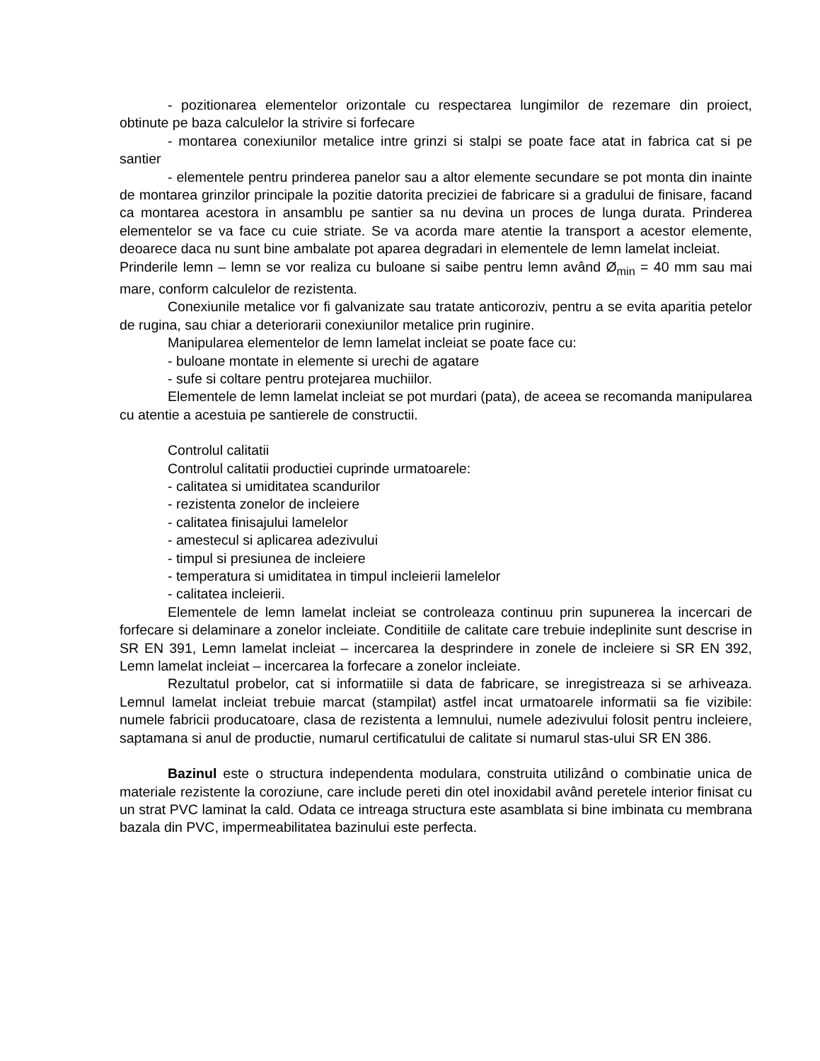- pozitionarea elementelor orizontale cu respectarea lungimilor de rezemare din proiect, obtinute pe baza calculelor la strivire si forfecare
- montarea conexiunilor metalice intre grinzi si stalpi se poate face atat in fabrica cat si pe santier
- elementele pentru prinderea panelor sau a altor elemente secundare se pot monta din inainte de montarea grinzilor principale la pozitie datorita preciziei de fabricare si a gradului de finisare, facand ca montarea acestora in ansamblu pe santier sa nu devina un proces de lunga durata. Prinderea elementelor se va face cu cuie striate. Se va acorda mare atentie la transport a acestor elemente, deoarece daca nu sunt bine ambalate pot aparea degradari in elementele de lemn lamelat incleiat.
Prinderile lemn – lemn se vor realiza cu buloane si saibe pentru lemn având Ø<sub>min</sub> = 40 mm sau mai mare, conform calculelor de rezistenta.
Conexiunile metalice vor fi galvanizate sau tratate anticoroziv, pentru a se evita aparitia petelor de rugina, sau chiar a deteriorarii conexiunilor metalice prin ruginire.
Manipularea elementelor de lemn lamelat incleiat se poate face cu:
- buloane montate in elemente si urechi de agatare
- sufe si coltare pentru protejarea muchiilor.
Elementele de lemn lamelat incleiat se pot murdari (pata), de aceea se recomanda manipularea cu atentie a acestuia pe santierele de constructii.
Controlul calitatii
Controlul calitatii productiei cuprinde urmatoarele:
- calitatea si umiditatea scandurilor
- rezistenta zonelor de incleiere
- calitatea finisajului lamelelor
- amestecul si aplicarea adezivului
- timpul si presiunea de incleiere
- temperatura si umiditatea in timpul incleierii lamelelor
- calitatea incleierii.
Elementele de lemn lamelat incleiat se controleaza continuu prin supunerea la incercari de forfecare si delaminare a zonelor incleiate. Conditiile de calitate care trebuie indeplinite sunt descrise in SR EN 391, Lemn lamelat incleiat – incercarea la desprindere in zonele de incleiere si SR EN 392, Lemn lamelat incleiat – incercarea la forfecare a zonelor incleiate.
Rezultatul probelor, cat si informatiile si data de fabricare, se inregistreaza si se arhiveaza. Lemnul lamelat incleiat trebuie marcat (stampilat) astfel incat urmatoarele informatii sa fie vizibile: numele fabricii producatoare, clasa de rezistenta a lemnului, numele adezivului folosit pentru incleiere, saptamana si anul de productie, numarul certificatului de calitate si numarul stas-ului SR EN 386.
Bazinul este o structura independenta modulara, construita utilizând o combinatie unica de materiale rezistente la coroziune, care include pereti din otel inoxidabil având peretele interior finisat cu un strat PVC laminat la cald. Odata ce intreaga structura este asamblata si bine imbinata cu membrana bazala din PVC, impermeabilitatea bazinului este perfecta.